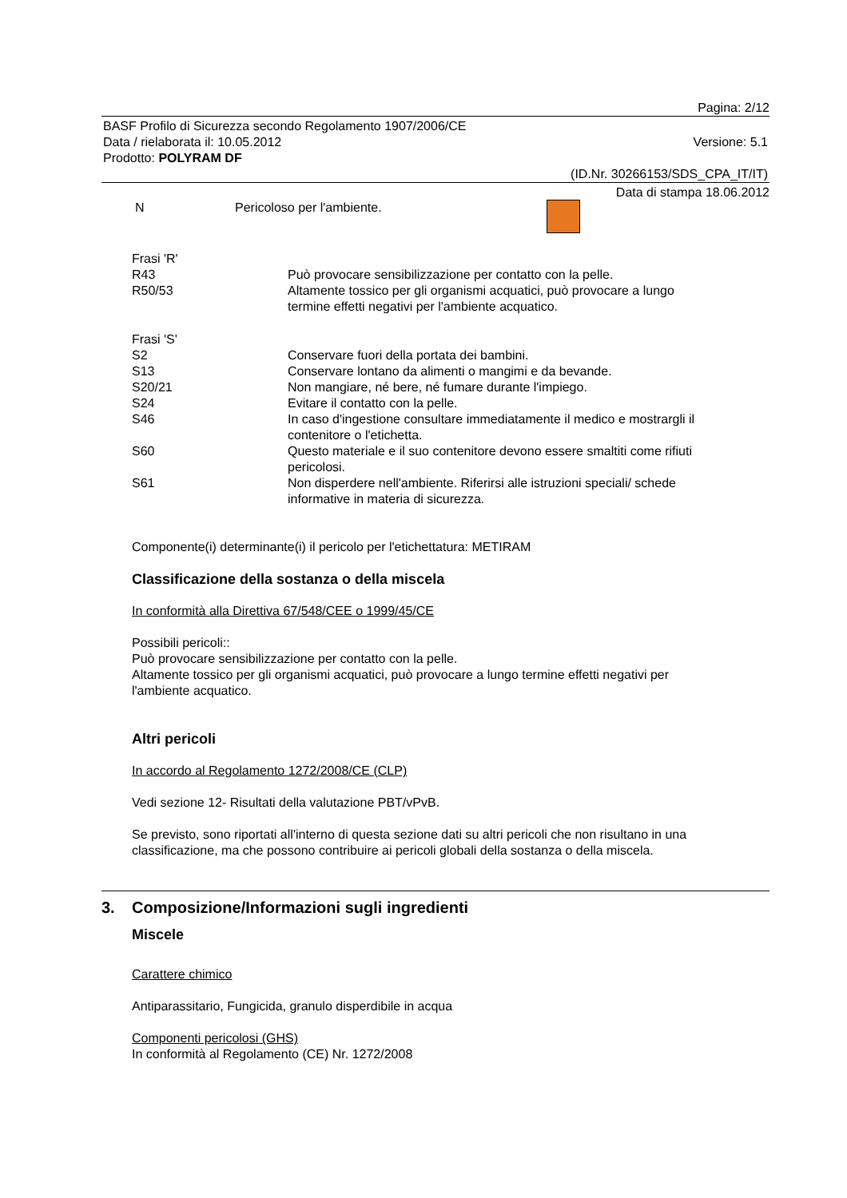Pagina: 2/12
BASF Profilo di Sicurezza secondo Regolamento 1907/2006/CE
Data / rielaborata il: 10.05.2012 Versione: 5.1
Prodotto: POLYRAM DF
(ID.Nr. 30266153/SDS_CPA_IT/IT)
Data di stampa 18.06.2012
| N | Pericoloso per l'ambiente. | |
| Frasi 'R' | |
| R43 | Può provocare sensibilizzazione per contatto con la pelle. |
| R50/53 | Altamente tossico per gli organismi acquatici, può provocare a lungo termine effetti negativi per l'ambiente acquatico. |
| Frasi 'S' | |
| S2 | Conservare fuori della portata dei bambini. |
| S13 | Conservare lontano da alimenti o mangimi e da bevande. |
| S20/21 | Non mangiare, né bere, né fumare durante l'impiego. |
| S24 | Evitare il contatto con la pelle. |
| S46 | In caso d'ingestione consultare immediatamente il medico e mostrargli il contenitore o l'etichetta. |
| S60 | Questo materiale e il suo contenitore devono essere smaltiti come rifiuti pericolosi. |
| S61 | Non disperdere nell'ambiente. Riferirsi alle istruzioni speciali/ schede informative in materia di sicurezza. |
Componente(i) determinante(i) il pericolo per l'etichettatura: METIRAM
Classificazione della sostanza o della miscela
In conformità alla Direttiva 67/548/CEE o 1999/45/CE
Possibili pericoli::
Può provocare sensibilizzazione per contatto con la pelle.
Altamente tossico per gli organismi acquatici, può provocare a lungo termine effetti negativi per
l'ambiente acquatico.
Altri pericoli
In accordo al Regolamento 1272/2008/CE (CLP)
Vedi sezione 12- Risultati della valutazione PBT/vPvB.
Se previsto, sono riportati all'interno di questa sezione dati su altri pericoli che non risultano in una
classificazione, ma che possono contribuire ai pericoli globali della sostanza o della miscela.
3. Composizione/Informazioni sugli ingredienti
Miscele
Carattere chimico
Antiparassitario, Fungicida, granulo disperdibile in acqua
Componenti pericolosi (GHS)
In conformità al Regolamento (CE) Nr. 1272/2008